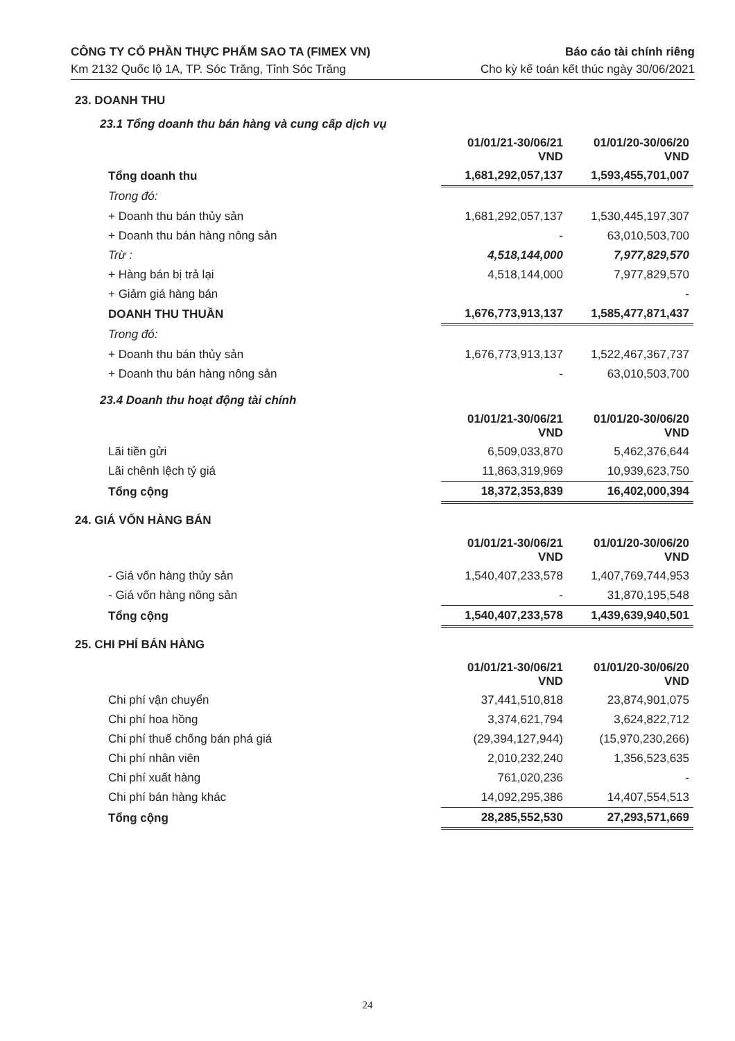CÔNG TY CỔ PHẦN THỰC PHẨM SAO TA (FIMEX VN)
Km 2132 Quốc lộ 1A, TP. Sóc Trăng, Tỉnh Sóc Trăng
Báo cáo tài chính riêng
Cho kỳ kế toán kết thúc ngày 30/06/2021
23. DOANH THU
23.1 Tổng doanh thu bán hàng và cung cấp dịch vụ
| | 01/01/21-30/06/21 VND | 01/01/20-30/06/20 VND |
| Tổng doanh thu | 1,681,292,057,137 | 1,593,455,701,007 |
| Trong đó: | | |
| + Doanh thu bán thủy sản | 1,681,292,057,137 | 1,530,445,197,307 |
| + Doanh thu bán hàng nông sản | - | 63,010,503,700 |
| Trừ : | 4,518,144,000 | 7,977,829,570 |
| + Hàng bán bị trả lại | 4,518,144,000 | 7,977,829,570 |
| + Giảm giá hàng bán | | - |
| DOANH THU THUẦN | 1,676,773,913,137 | 1,585,477,871,437 |
| Trong đó: | | |
| + Doanh thu bán thủy sản | 1,676,773,913,137 | 1,522,467,367,737 |
| + Doanh thu bán hàng nông sản | - | 63,010,503,700 |
23.4 Doanh thu hoạt động tài chính
| | 01/01/21-30/06/21 VND | 01/01/20-30/06/20 VND |
| Lãi tiền gửi | 6,509,033,870 | 5,462,376,644 |
| Lãi chênh lệch tỷ giá | 11,863,319,969 | 10,939,623,750 |
| Tổng cộng | 18,372,353,839 | 16,402,000,394 |
24. GIÁ VỐN HÀNG BÁN
| | 01/01/21-30/06/21 VND | 01/01/20-30/06/20 VND |
| - Giá vốn hàng thủy sản | 1,540,407,233,578 | 1,407,769,744,953 |
| - Giá vốn hàng nông sản | - | 31,870,195,548 |
| Tổng cộng | 1,540,407,233,578 | 1,439,639,940,501 |
25. CHI PHÍ BÁN HÀNG
| | 01/01/21-30/06/21 VND | 01/01/20-30/06/20 VND |
| Chi phí vận chuyển | 37,441,510,818 | 23,874,901,075 |
| Chi phí hoa hồng | 3,374,621,794 | 3,624,822,712 |
| Chi phí thuế chống bán phá giá | (29,394,127,944) | (15,970,230,266) |
| Chi phí nhân viên | 2,010,232,240 | 1,356,523,635 |
| Chi phí xuất hàng | 761,020,236 | - |
| Chi phí bán hàng khác | 14,092,295,386 | 14,407,554,513 |
| Tổng cộng | 28,285,552,530 | 27,293,571,669 |
24